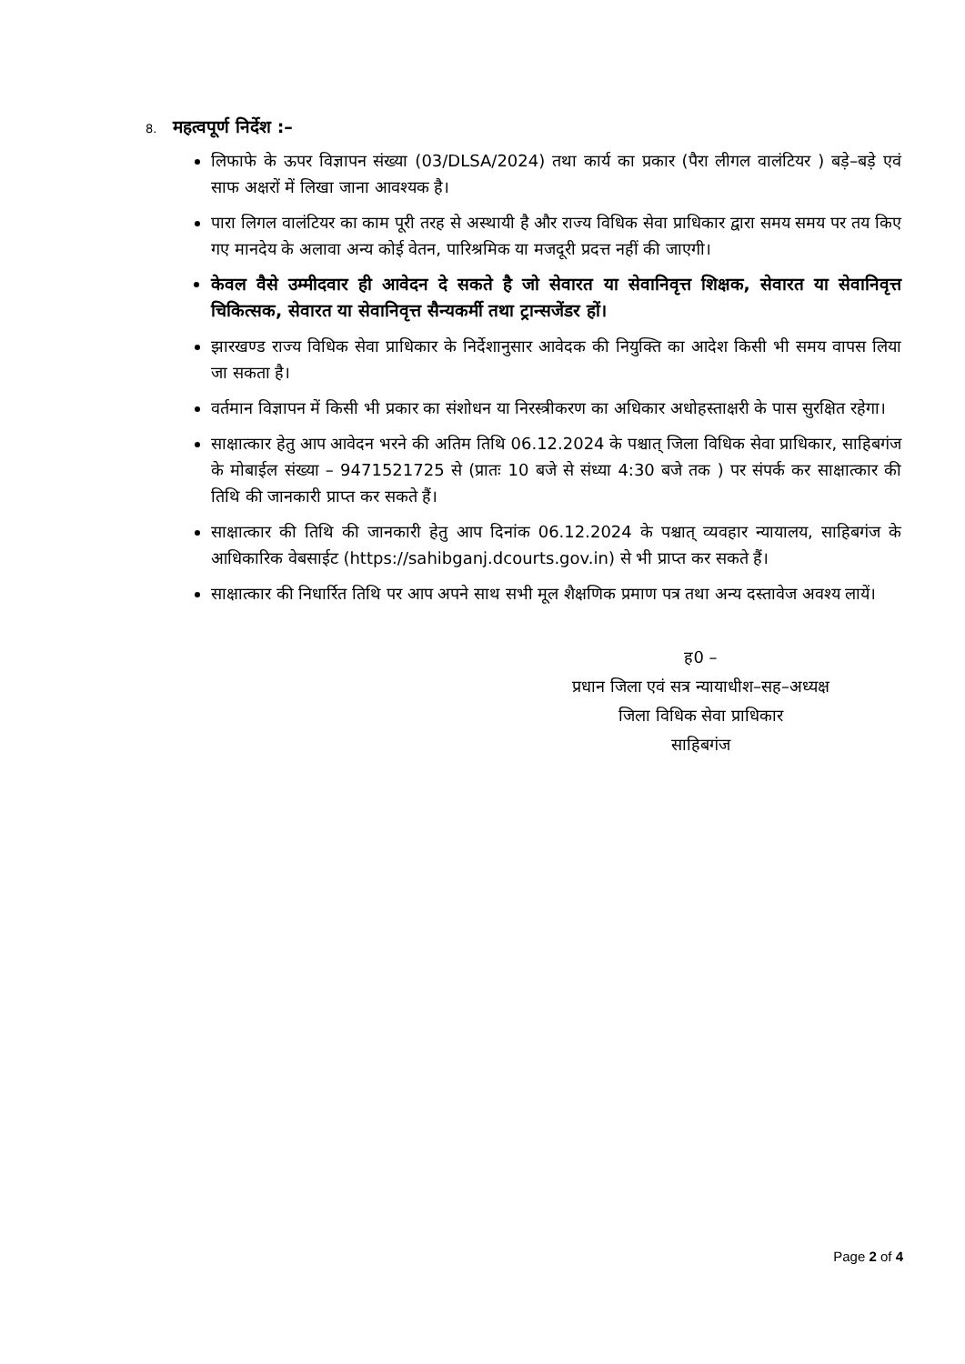8. महत्वपूर्ण निर्देश :–
लिफाफे के ऊपर विज्ञापन संख्या (03/DLSA/2024) तथा कार्य का प्रकार (पैरा लीगल वालंटियर ) बड़े–बड़े एवं साफ अक्षरों में लिखा जाना आवश्यक है।
पारा लिगल वालंटियर का काम पूरी तरह से अस्थायी है और राज्य विधिक सेवा प्राधिकार द्वारा समय समय पर तय किए गए मानदेय के अलावा अन्य कोई वेतन, पारिश्रमिक या मजदूरी प्रदत्त नहीं की जाएगी।
केवल वैसे उम्मीदवार ही आवेदन दे सकते है जो सेवारत या सेवानिवृत्त शिक्षक, सेवारत या सेवानिवृत्त चिकित्सक, सेवारत या सेवानिवृत्त सैन्यकर्मी तथा ट्रान्सजेंडर हों।
झारखण्ड राज्य विधिक सेवा प्राधिकार के निर्देशानुसार आवेदक की नियुक्ति का आदेश किसी भी समय वापस लिया जा सकता है।
वर्तमान विज्ञापन में किसी भी प्रकार का संशोधन या निरस्त्रीकरण का अधिकार अधोहस्ताक्षरी के पास सुरक्षित रहेगा।
साक्षात्कार हेतु आप आवेदन भरने की अतिम तिथि 06.12.2024 के पश्चात् जिला विधिक सेवा प्राधिकार, साहिबगंज के मोबाईल संख्या – 9471521725 से (प्रातः 10 बजे से संध्या 4:30 बजे तक ) पर संपर्क कर साक्षात्कार की तिथि की जानकारी प्राप्त कर सकते हैं।
साक्षात्कार की तिथि की जानकारी हेतु आप दिनांक 06.12.2024 के पश्चात् व्यवहार न्यायालय, साहिबगंज के आधिकारिक वेबसाईट (https://sahibganj.dcourts.gov.in) से भी प्राप्त कर सकते हैं।
साक्षात्कार की निधार्रित तिथि पर आप अपने साथ सभी मूल शैक्षणिक प्रमाण पत्र तथा अन्य दस्तावेज अवश्य लायें।
ह0 –
प्रधान जिला एवं सत्र न्यायाधीश–सह–अध्यक्ष
जिला विधिक सेवा प्राधिकार
साहिबगंज
Page 2 of 4